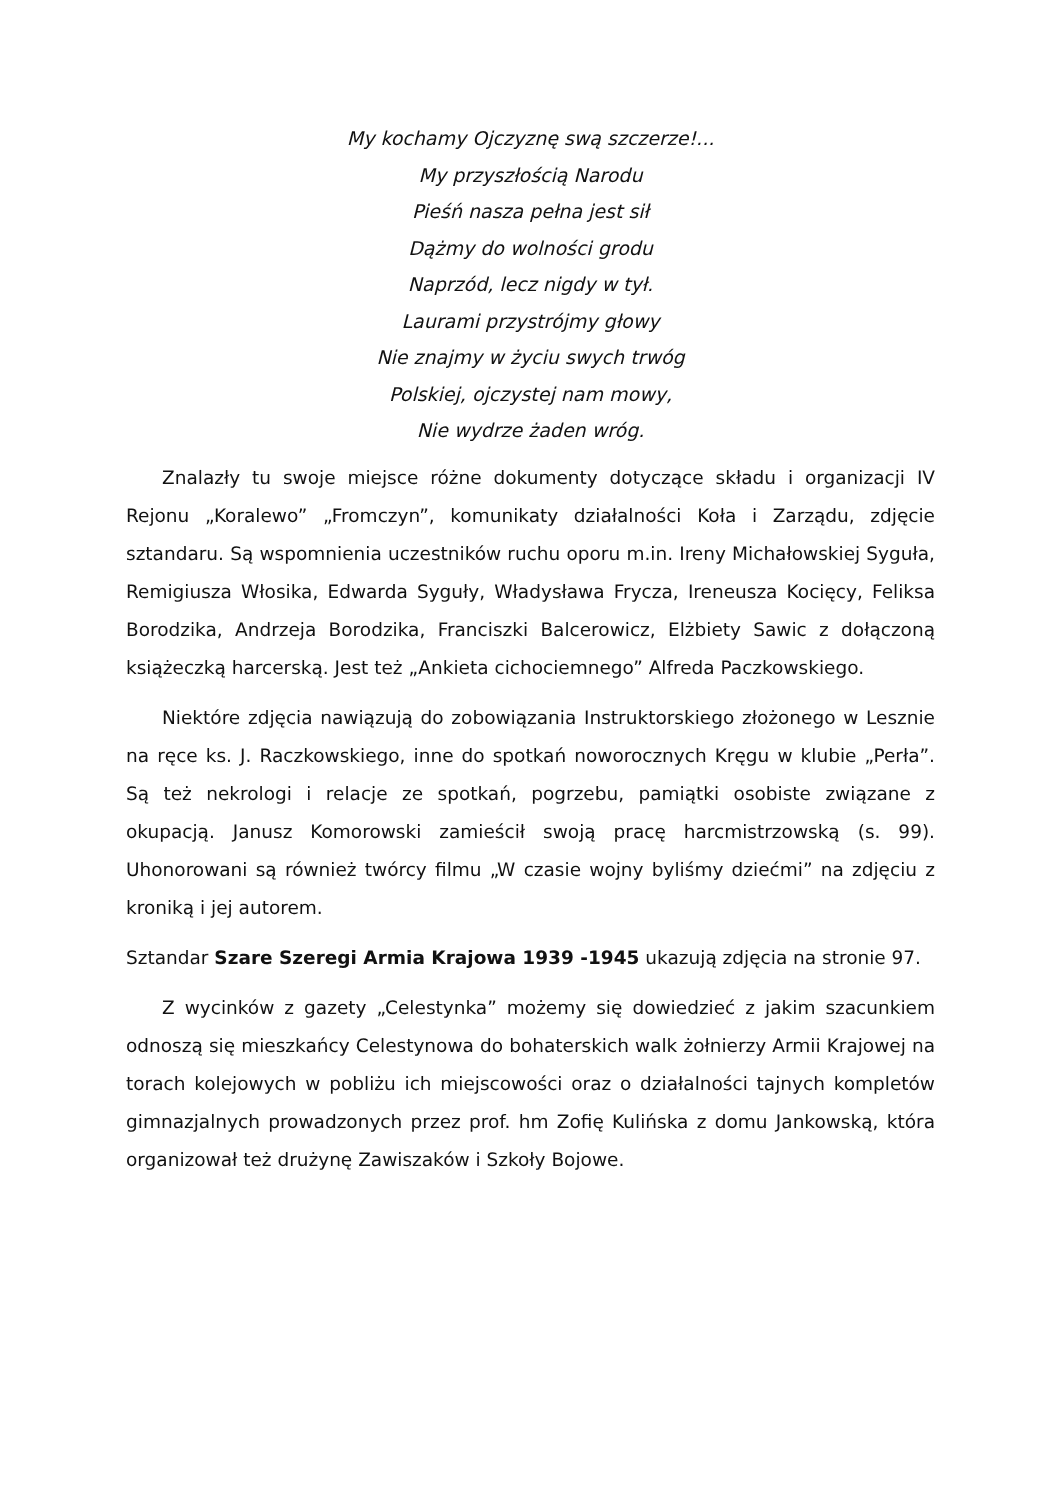My kochamy Ojczyznę swą szczerze!...
My przyszłością Narodu
Pieśń nasza pełna jest sił
Dążmy do wolności grodu
Naprzód, lecz nigdy w tył.
Laurami przystrójmy głowy
Nie znajmy w życiu swych trwóg
Polskiej, ojczystej nam mowy,
Nie wydrze żaden wróg.
Znalazły tu swoje miejsce różne dokumenty dotyczące składu i organizacji IV Rejonu „Koralewo” „Fromczyn”, komunikaty działalności Koła i Zarządu, zdjęcie sztandaru. Są wspomnienia uczestników ruchu oporu m.in. Ireny Michałowskiej Syguła, Remigiusza Włosika, Edwarda Syguły, Władysława Frycza, Ireneusza Kocięcy, Feliksa Borodzika, Andrzeja Borodzika, Franciszki Balcerowicz, Elżbiety Sawic z dołączoną książeczką harcerską. Jest też „Ankieta cichociemnego” Alfreda Paczkowskiego.
Niektóre zdjęcia nawiązują do zobowiązania Instruktorskiego złożonego w Lesznie na ręce ks. J. Raczkowskiego, inne do spotkań noworocznych Kręgu w klubie „Perła”. Są też nekrologi i relacje ze spotkań, pogrzebu, pamiątki osobiste związane z okupacją. Janusz Komorowski zamieścił swoją pracę harcmistrzowską (s. 99). Uhonorowani są również twórcy filmu „W czasie wojny byliśmy dziećmi” na zdjęciu z kroniką i jej autorem.
Sztandar Szare Szeregi Armia Krajowa 1939 -1945 ukazują zdjęcia na stronie 97.
Z wycinków z gazety „Celestynka” możemy się dowiedzieć z jakim szacunkiem odnoszą się mieszkańcy Celestynowa do bohaterskich walk żołnierzy Armii Krajowej na torach kolejowych w pobliżu ich miejscowości oraz o działalności tajnych kompletów gimnazjalnych prowadzonych przez prof. hm Zofię Kulińska z domu Jankowską, która organizował też drużynę Zawiszaków i Szkoły Bojowe.